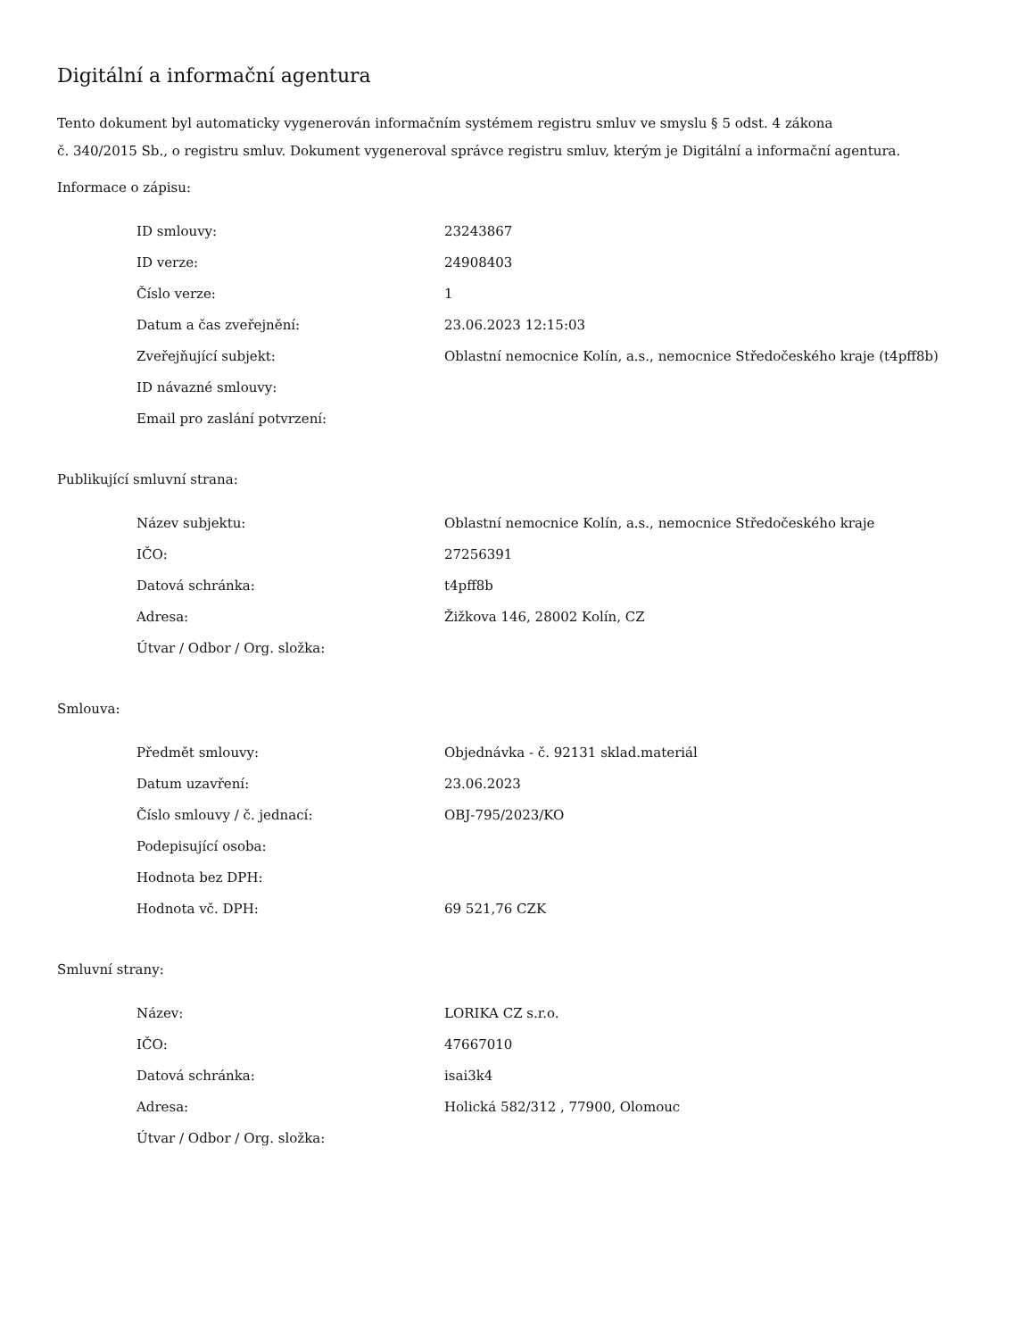Digitální a informační agentura
Tento dokument byl automaticky vygenerován informačním systémem registru smluv ve smyslu § 5 odst. 4 zákona
č. 340/2015 Sb., o registru smluv. Dokument vygeneroval správce registru smluv, kterým je Digitální a informační agentura.
Informace o zápisu:
| ID smlouvy: | 23243867 |
| ID verze: | 24908403 |
| Číslo verze: | 1 |
| Datum a čas zveřejnění: | 23.06.2023 12:15:03 |
| Zveřejňující subjekt: | Oblastní nemocnice Kolín, a.s., nemocnice Středočeského kraje (t4pff8b) |
| ID návazné smlouvy: | |
| Email pro zaslání potvrzení: | |
Publikující smluvní strana:
| Název subjektu: | Oblastní nemocnice Kolín, a.s., nemocnice Středočeského kraje |
| IČO: | 27256391 |
| Datová schránka: | t4pff8b |
| Adresa: | Žižkova 146, 28002 Kolín, CZ |
| Útvar / Odbor / Org. složka: | |
Smlouva:
| Předmět smlouvy: | Objednávka - č. 92131 sklad.materiál |
| Datum uzavření: | 23.06.2023 |
| Číslo smlouvy / č. jednací: | OBJ-795/2023/KO |
| Podepisující osoba: | |
| Hodnota bez DPH: | |
| Hodnota vč. DPH: | 69 521,76 CZK |
Smluvní strany:
| Název: | LORIKA CZ s.r.o. |
| IČO: | 47667010 |
| Datová schránka: | isai3k4 |
| Adresa: | Holická 582/312 , 77900, Olomouc |
| Útvar / Odbor / Org. složka: | |